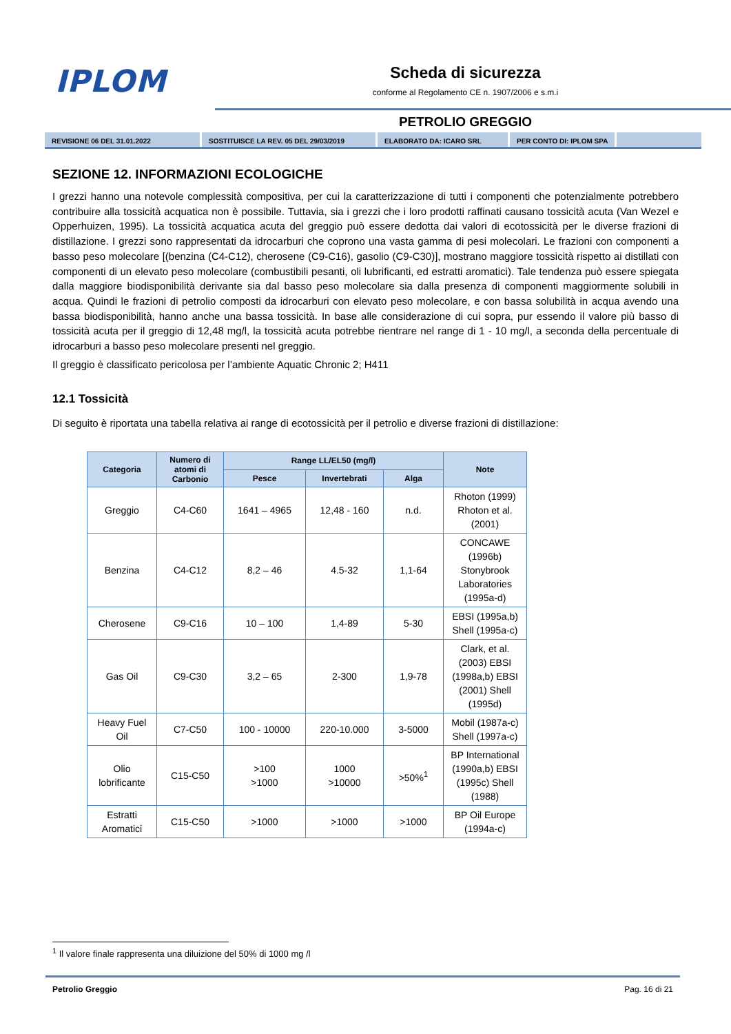IPLOM
Scheda di sicurezza
conforme al Regolamento CE n. 1907/2006 e s.m.i
PETROLIO GREGGIO
REVISIONE 06 DEL 31.01.2022 SOSTITUISCE LA REV. 05 DEL 29/03/2019 ELABORATO DA: ICARO SRL PER CONTO DI: IPLOM SPA
SEZIONE 12. INFORMAZIONI ECOLOGICHE
I grezzi hanno una notevole complessità compositiva, per cui la caratterizzazione di tutti i componenti che potenzialmente potrebbero contribuire alla tossicità acquatica non è possibile. Tuttavia, sia i grezzi che i loro prodotti raffinati causano tossicità acuta (Van Wezel e Opperhuizen, 1995). La tossicità acquatica acuta del greggio può essere dedotta dai valori di ecotossicità per le diverse frazioni di distillazione. I grezzi sono rappresentati da idrocarburi che coprono una vasta gamma di pesi molecolari. Le frazioni con componenti a basso peso molecolare [(benzina (C4-C12), cherosene (C9-C16), gasolio (C9-C30)], mostrano maggiore tossicità rispetto ai distillati con componenti di un elevato peso molecolare (combustibili pesanti, oli lubrificanti, ed estratti aromatici). Tale tendenza può essere spiegata dalla maggiore biodisponibilità derivante sia dal basso peso molecolare sia dalla presenza di componenti maggiormente solubili in acqua. Quindi le frazioni di petrolio composti da idrocarburi con elevato peso molecolare, e con bassa solubilità in acqua avendo una bassa biodisponibilità, hanno anche una bassa tossicità. In base alle considerazione di cui sopra, pur essendo il valore più basso di tossicità acuta per il greggio di 12,48 mg/l, la tossicità acuta potrebbe rientrare nel range di 1 - 10 mg/l, a seconda della percentuale di idrocarburi a basso peso molecolare presenti nel greggio.
Il greggio è classificato pericolosa per l’ambiente Aquatic Chronic 2; H411
12.1 Tossicità
Di seguito è riportata una tabella relativa ai range di ecotossicità per il petrolio e diverse frazioni di distillazione:
| Categoria | Numero di atomi di Carbonio | Range LL/EL50 (mg/l) | | | Note |
| --- | --- | --- | --- | --- | --- |
| | | Pesce | Invertebrati | Alga | |
| Greggio | C4-C60 | 1641 – 4965 | 12,48 - 160 | n.d. | Rhoton (1999) Rhoton et al. (2001) |
| Benzina | C4-C12 | 8,2 – 46 | 4.5-32 | 1,1-64 | CONCAWE (1996b) Stonybrook Laboratories (1995a-d) |
| Cherosene | C9-C16 | 10 – 100 | 1,4-89 | 5-30 | EBSI (1995a,b) Shell (1995a-c) |
| Gas Oil | C9-C30 | 3,2 – 65 | 2-300 | 1,9-78 | Clark, et al. (2003) EBSI (1998a,b) EBSI (2001) Shell (1995d) |
| Heavy Fuel Oil | C7-C50 | 100 - 10000 | 220-10.000 | 3-5000 | Mobil (1987a-c) Shell (1997a-c) |
| Olio lobrificante | C15-C50 | >100 >1000 | 1000 >10000 | >50%<sup>1</sup> | BP International (1990a,b) EBSI (1995c) Shell (1988) |
| Estratti Aromatici | C15-C50 | >1000 | >1000 | >1000 | BP Oil Europe (1994a-c) |
<sup>1</sup> Il valore finale rappresenta una diluizione del 50% di 1000 mg /l
Petrolio Greggio Pag. 16 di 21